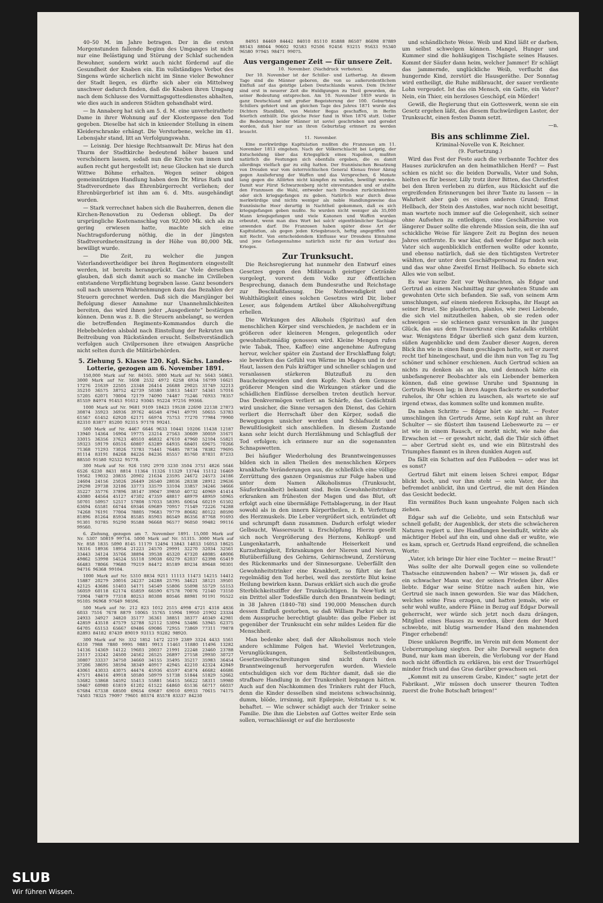40–50 M. im Jahre betragen. Der in die ersten Morgenstunden fallende Beginn des Umganges ist nicht nur eine Belästigung und Störung der Schlaf suchenden Bewohner, sondern wirkt auch nicht fördernd auf die Gesundheit der Knaben ein. Ein vollständiges Verbot des Singens würde sicherlich nicht im Sinne vieler Bewohner der Stadt liegen, es dürfte sich aber ein Mittelweg unschwer dadurch finden, daß die Knaben ihren Umgang nach dem Schlusse des Vormittagsgottesdienstes abhalten, wie dies auch in anderen Städten gehandhabt wird.
— In Annaberg hat sich am 5. d. M. eine unverheirathete Dame in ihrer Wohnung auf der Klostergasse den Tod gegeben. Dieselbe hat sich in knieender Stellung in einem Kleiderschranke erhängt. Die Verstorbene, welche im 41. Lebensjahr stand, litt an Verfolgungswahn.
— Leisnig. Der hiesige Rechtsanwalt Dr. Mirus hat den Thurm der Stadtkirche bedeutend höher bauen und verschönern lassen, sodaß nun die Kirche von innen und außen recht gut hergestellt ist; neue Glocken hat sie durch Wittwe Böhme erhalten. Wegen seiner obigen gemeinnützigen Handlung haben dem Dr. Mirus Rath und Stadtverordnete das Ehrenbürgerrecht verliehen; der Ehrenbürgerbrief ist ihm am 6. d. Mts. ausgehändigt worden.
— Stark verrechnet haben sich die Bauherren, denen die Kirchen-Renovation zu Oederan obliegt. Da der ursprüngliche Kostenanschlag von 92,000 Mk. sich als zu gering erwiesen hatte, machte sich eine Nachtragsforderung nöthig, die in der jüngsten Stadtverordnetensitzung in der Höhe von 80,000 Mk. bewilligt wurde.
— Die Zeit, zu welcher die jungen Vaterlandsvertheidiger bei ihren Regimentern eingestellt werden, ist bereits herangerückt. Gar Viele derselben glauben, daß sich damit auch so manche im Civilleben entstandene Verpflichtung begraben lasse. Ganz besonders soll nach unseren Wahrnehmungen dazu das Bezahlen der Steuern gerechnet werden. Daß sich die Marsjünger bei Befolgung dieser Annahme nur Unannehmlichkeiten bereiten, das wird ihnen jeder „Ausgediente“ bestätigen können. Denn was z. B. die Steuern anbelangt, so werden die betreffenden Regiments-Kommandos durch die Hebebehörden alsbald nach Einstellung der Rekruten um Beitreibung von Rückständen ersucht. Selbstverständlich verfolgen auch Civilpersonen ihre etwaigen Ansprüche nicht selten durch die Militärbehörden.
5. Ziehung 5. Klasse 120. Kgl. Sächs. Landes-Lotterie, gezogen am 6. November 1891.
150,000 Mark auf Nr. 84165. 5000 Mark auf Nr. 5643 56863. 3000 Mark auf Nr. 1608 2532 4972 6258 6934 16799 16621 17276 21639 22505 23348 26414 26688 29025 31749 32213 35210 36575 38752 42739 50380 53813 54437 54341 57016 57205 62071 70004 72179 74090 74487 75246 76933 78357 81559 84974 91453 91612 93045 95224 97216 99366.
1000 Mark auf Nr. 9681 9109 18423 19538 22690 22138 27873 30874 35923 36936 39762 46548 47941 49791 50655 53783 61567 61452 62920 62171 66974 75753 77270 77984 79900 82310 83877 85200 92315 97178 99241.
500 Mark auf Nr. 4467 6646 9633 10441 10206 11438 12187 13940 14364 16904 19775 23214 27563 30609 30059 31671 33015 36356 37623 40510 46832 47610 47960 52104 55821 59323 59179 60516 60807 63289 64935 68401 69675 70266 71368 71293 73026 73783 75441 76485 78734 78382 79695 81114 83191 84268 84226 84236 85557 85760 87831 87233 88550 91580 92532 95778.
300 Mark auf Nr. 926 1592 2970 3230 3504 3751 4826 5646 6526 6230 8431 8814 11364 11326 11329 13744 15112 16469 19562 19032 20835 20902 21634 23595 24672 24573 24186 24604 24156 25026 26449 26540 28036 28338 28912 29636 29298 29738 32186 33773 33579 33104 33857 34246 34666 35227 35776 37896 38147 39047 39850 40732 40969 41414 43080 44564 45127 47302 47359 48817 48979 48959 50965 50701 50957 52517 57808 57033 58395 60654 60219 61502 63694 65581 66744 69346 69689 70957 71549 72226 74288 74268 76191 77004 78805 79683 79779 80682 80122 80590 81896 81264 85934 85585 85903 86549 86356 87768 91693 91301 93785 95290 95588 96668 96577 96050 99482 99116 99560.
6. Ziehung, gezogen am 7. November 1891. 15,000 Mark auf Nr. 5307 50819 99714. 5000 Mark auf Nr. 51315. 3000 Mark auf Nr. 858 1835 5090 8145 11179 12494 13843 14033 16053 18625 18316 18936 18954 21223 24570 29991 32270 32034 32561 33443 34124 35766 38894 39538 45320 47320 48085 48006 49862 53998 54524 55118 59038 60279 62037 62398 65419 66483 78066 79680 79219 84472 85189 89234 89648 90301 94716 96368 99104.
1000 Mark auf Nr. 5310 8834 9211 11113 11473 14215 14412 15887 20279 20016 24237 24288 25795 34621 38121 39501 42125 43686 51403 54171 54549 55806 55098 55729 55153 56059 60118 62174 65859 66590 67578 70076 72140 73150 73904 74879 77318 80253 80308 80546 88981 91191 95522 95105 96968 97649 98596.
500 Mark auf Nr. 212 823 1012 2515 4998 4721 4318 4836 6033 7516 7678 8879 10065 15765 15904 19950 21902 23334 24933 34927 34820 35177 36361 38851 38377 40349 42981 42859 43518 47579 52788 52112 53094 53486 53945 62375 64705 65153 65667 69486 69086 72955 73869 77311 79878 82893 84182 87439 89019 93113 93282 98920.
300 Mark auf Nr. 332 1852 1472 2219 2389 3324 4433 5561 6310 7988 7880 9995 9881 9913 11461 11880 11496 13282 14136 14369 14122 19603 20037 21991 22248 23460 23788 23117 23242 24500 24562 26525 26897 27158 29930 30727 30807 33337 34750 34660 34155 35495 35217 35983 36454 37206 38695 38594 38349 40917 42945 42210 42324 42849 43061 43033 43075 44474 45936 45597 45874 46682 46686 47571 48416 49918 50580 50979 51738 51844 51829 52662 53682 53868 54592 55413 55881 56415 56622 58311 59980 59467 60980 61819 61202 61522 64860 65136 66717 66037 67684 67338 68500 69654 69687 69010 69933 70615 74175 74503 78325 79097 79601 80374 85578 83337 84230
84951 84469 84442 84010 85110 85888 86507 86698 87889 88143 88044 90602 92583 92506 92456 93215 95633 95340 96580 97945 98471 99075.
Aus vergangener Zeit — für unsere Zeit.
10. November. (Nachdruck verboten).
Der 10. November ist der Schiller- und Luthertag. An diesem Tage sind die Männer geboren, die von so außerordentlichem Einfluß auf das geistige Leben Deutschlands waren. Dem Dichter sind erst in neuerer Zeit die Huldigungen zu Theil geworden, die seiner Bedeutung entsprechen. Am 10. November 1859 wurde in ganz Deutschland mit großer Begeisterung der 100. Geburtstag Schillers gefeiert und am gleichen Tage des Jahres 1871 wurde des Dichters Standbild, von Meister Begas geschaffen, in Berlin feierlich enthüllt. Die gleiche Feier fand in Wien 1876 statt. Ueber die Bedeutung beider Männer ist soviel geschrieben und geredet worden, daß hier nur an ihren Geburtstag erinnert zu werden braucht.
11. November.
Eine merkwürdige Kapitulation mußten die Franzosen am 11. November 1813 eingehen. Nach der Völkerschlacht bei Leipzig, der Entscheidung über das Kriegsglück eines Napoleon, mußten natürlich die Festungen sich ebenfalls ergeben, die es damit allerdings vielfach gar zu eilig hatten. Der französischen Besatzung von Dresden war vom österreichischen General Klenau freier Abzug gegen Auslieferung der Waffen und das Versprechen, 6 Monate lang gegen die Alliirten nicht kämpfen zu wollen, bewilligt worden. Damit war Fürst Schwarzenberg nicht einverstanden und er stellte den Franzosen die Wahl, entweder nach Dresden zurückzukehren oder sich kriegsgefangen zu geben. Natürlich war durch diese merkwürdige und nichts weniger als noble Handlungsweise das französische Heer derartig in Nachtheil gekommen, daß es sich kriegsgefangen geben mußte. So wurden nicht weniger als 35,000 Mann kriegsgefangen und viele Kanonen und Waffen wurden erbeutet, wenn man dies Wort bei solch' eigenthümlicher Sachlage anwenden darf. Die Franzosen haben später diese Art der Kapitulation, als gegen jeden Kriegsbrauch, heftig angegriffen und mit Recht. Von entscheidendem Einflusse war Dresdens Einnahme und jene Gefangennahme natürlich nicht für den Verlauf des Krieges.
Zur Trunksucht.
Die Reichsregierung hat nunmehr den Entwurf eines Gesetzes gegen den Mißbrauch geistiger Getränke vorgelegt, vorerst dem Volke zur öffentlichen Besprechung, danach dem Bundesrathe und Reichstage zur Beschlußfassung. Die Nothwendigkeit und Wohlthätigkeit eines solchen Gesetzes wird Dir, lieber Leser, aus folgendem Artikel über Alkoholvergiftung erhellen.
Die Wirkungen des Alkohols (Spiritus) auf den menschlichen Körper sind verschieden, je nachdem er in größeren oder kleineren Mengen, gelegentlich oder gewohnheitsmäßig genossen wird. Kleine Mengen rufen (wie Tabak, Thee, Kaffee) eine angenehme Aufregung hervor, welcher später ein Zustand der Erschlaffung folgt; sie bewirken das Gefühl von Wärme im Magen und in der Haut, lassen den Puls kräftiger und schneller schlagen und veranlassen stärkeren Blutzufluß zu den Baucheingeweiden und dem Kopfe. Nach dem Genusse größerer Mengen sind die Wirkungen stärker und die schädlichen Einflüsse derselben treten deutlich hervor. Das Denkvermögen verliert an Schärfe, das Gedächtniß wird unsicher, die Sinne versagen den Dienst, das Gehirn verliert die Herrschaft über den Körper, sodaß die Bewegungen unsicher werden und Schlafsucht und Bewußtlosigkeit sich anschließen. In diesem Zustande kann sehr leicht durch Herzlähmung und Schlagfluß der Tod erfolgen; ich erinnere nur an die sogenannten Schnapswetten.
Bei häufiger Wiederholung des Branntweingenusses bilden sich in allen Theilen des menschlichen Körpers krankhafte Veränderungen aus, die schließlich eine völlige Zerrüttung des ganzen Organismus zur Folge haben und unter dem Namen Alkoholismus (Trunksucht, Säuferkrankheit) bekannt sind. Beim Gewohnheitstrinker erkranken am frühesten der Magen und das Blut, oft erfolgt auch eine übermäßige Fettablagerung, in der Haut sowohl als in den innern Körpertheilen, z. B. Verfettung des Herzmuskels. Die Leber vergrößert sich, entzündet oft und schrumpft dann zusammen. Dadurch erfolgt wieder Gelbsucht, Wassersucht u. Erschöpfung. Hierzu gesellt sich noch Vergrößerung des Herzens, Kehlkopf- und Lungenkatarrh, anhaltende Heiserkeit und Kurzathmigkeit, Erkrankungen der Nieren und Nerven, Blutüberfüllung des Gehirns, Gehirnschwund, Zerstörung des Rückenmarks und der Sinnesorgane. Ueberfällt den Gewohnheitstrinker eine Krankheit, so führt sie fast regelmäßig den Tod herbei, weil das zerstörte Blut keine Heilung bewirken kann. Daraus erklärt sich auch die große Sterblichkeitsziffer der Trunksüchtigen. In New-York ist ein Drittel aller Todesfälle durch den Branntwein bedingt; in 38 Jahren (1840–78) sind 190,000 Menschen durch dessen Einfluß gestorben, so daß William Parker sich zu dem Ausspruche berechtigt glaubte: das gelbe Fieber ist gegenüber der Trunksucht ein sehr mildes Leiden für die Menschheit.
Man bedenke aber, daß der Alkoholismus noch viele andere schlimme Folgen hat. Wieviel Verletzungen, Verunglückungen, Selbstentleibungen, Gesetzesüberschreitungen sind nicht durch den Branntweingenuß hervorgerufen worden. Wieviele entschuldigen sich vor dem Richter damit, daß sie die strafbare Handlung in der Trunkenheit begangen hätten. Auch auf den Nachkommen des Trinkers ruht der Fluch, denn die Kinder desselben sind meistens schwachsinnig, dumm, blöde, irrsinnig, mit Epilepsie, Veitstanz u. s. w. behaftet. — Wie schwer schädigt auch der Trinker seine Familie. Die ihm die Liebsten auf Gottes weiter Erde sein sollen, vernachlässigt er auf die herzloseste
und schändlichste Weise. Weib und Kind läßt er darben, um selbst schwelgen können. Mangel, Hunger und Kummer sind die hohläugigen Tischgäste seines Hauses. Kommt der Säufer dann heim, welcher Jammer! Er schlägt das jammernde, unglückliche Weib, verflucht das hungernde Kind, zerstört die Hausgeräthe. Der Sonntag wird entheiligt, die Ruhe mißbraucht, der sauer verdiente Lohn vergeudet. Ist das ein Mensch, ein Gatte, ein Vater? Nein, ein Thier, ein herzloses Geschöpf, ein Mörder!
Gewiß, die Regierung thut ein Gotteswerk, wenn sie ein Gesetz ergehen läßt, das diesem fluchwürdigen Laster, der Trunksucht, einen festen Damm setzt.
—n.
Bis ans schlimme Ziel.
Kriminal-Novelle von K. Reichner.
(9. Fortsetzung.)
Wird das Fest der Feste auch die verbannte Tochter des Hauses zurückrufen an den heimathlichen Herd? — Fast schien es nicht so: die beiden Dorwalls, Vater und Sohn, hielten es für besser, Lilly trotz ihrer Bitten, das Christfest bei den Ihren verleben zu dürfen, aus Rücksicht auf die ergreifenden Erinnerungen bei ihrer Tante zu lassen — in Wahrheit aber gab es einen anderen Grund; Ernst Hellbach, der Stein des Anstoßes, war noch nicht beseitigt, man wartete noch immer auf die Gelegenheit, sich seiner ohne Aufsehen zu entledigen, eine Geschäftsreise von längerer Dauer sollte die ehrende Mission sein, die ihn auf schickliche Weise für längere Zeit zu Beginn des neuen Jahres entfernte. Es war klar, daß weder Edgar noch sein Vater sich augenblicklich entfernen wollte oder konnte, und ebenso natürlich, daß sie den tüchtigsten Vertreter wählten, der unter dem Geschäftspersonal zu finden war, und das war ohne Zweifel Ernst Hellbach. So ebnete sich Alles wie von selbst.
Es war kurze Zeit vor Weihnachten, als Edgar und Gertrud an einem Nachmittag zur gewohnten Stunde am gewohnten Orte sich befanden. Sie saß, von seinem Arm umschlungen, auf einem niederen Ecksopha, ihr Haupt an seiner Brust. Sie plauderten, planlos, wie zwei Liebende, die sich viel mitzutheilen haben, ob sie reden oder schweigen — sie schienen ganz versunken in ihr junges Glück, das aus dem Trauerkranz eines Katafalks erblüht war. Wenigstens Edgar überließ sich ganz dem kurzen, süßen Augenblicke und dem Zauber dieser Augen, deren Blick ihn wie in einen Bann geschlagen hatte, seit er zuerst recht tief hineingeschaut, und die ihm nun von Tag zu Tag schöner und schöner erschienen. Auch Gertrud schien an nichts zu denken als an ihn, und dennoch hätte ein unbefangenerer Beobachter als ein Liebender bemerken können, daß eine gewisse Unruhe und Spannung in Gertruds Wesen lag; in ihren Augen flackerte es sonderbar ruhelos, ihr Ohr schien zu lauschen, als wartete sie auf irgend etwas, das kommen sollte und kommen mußte.
Da nahen Schritte — Edgar hört sie nicht. — Fester umschlingen ihn Gertruds Arme, sein Kopf ruht an ihrer Schulter — sie flüstert ihm tausend Liebesworte zu — er ist wie in einem Rausch, er merkt nicht, wie nahe das Erwachen ist — er gewahrt nicht, daß die Thür sich öffnet — aber Gertrud sieht es, und wie ein Blitzstrahl des Triumphes flammt es in ihren dunklen Augen auf.
Da fällt ein Schatten auf den Fußboden — oder was ist es sonst?
Gertrud fährt mit einem leisen Schrei empor, Edgar blickt hoch, und vor ihm steht — sein Vater, der ihn befremdet anblickt, ihn und Gertrud, die mit den Händen das Gesicht bedeckt.
Ein vermißtes Buch kann ungeahnte Folgen nach sich ziehen.
Edgar sah auf die Geliebte, und sein Entschluß war schnell gefaßt; der Augenblick, der stets die schwächeren Naturen regiert u. ihre Handlungen beeinflußt, wirkte als mächtiger Hebel auf ihn ein, und ohne daß er wußte, wie es kam, sprach er, Gertruds Hand ergreifend, die schnellen Worte:
„Vater, ich bringe Dir hier eine Tochter — meine Braut!“
Was sollte der alte Dorwall gegen eine so vollendete Thatsache einzuwenden haben? — Wir wissen ja, daß er ein schwacher Mann war, der seinen Frieden über Alles liebte. Edgar war seine Stütze nach außen hin, wie Gertrud sie nach innen geworden. Sie war das Mädchen, welches seine Frau erzogen, und hatten jemals, wie er sehr wohl wußte, andere Pläne in Bezug auf Edgar Dorwall geherrscht, wer würde sich jetzt noch dazu drängen, Mitglied eines Hauses zu werden, über dem der Mord schwebte, mit blutig warnender Hand den mahnenden Finger erhebend!
Diese unklaren Begriffe, im Verein mit dem Moment der Ueberrumpelung siegten. Der alte Dorwall segnete den Bund, nur kam man überein, die Verlobung vor der Hand noch nicht öffentlich zu erklären, bis erst der Trauerhügel minder frisch und das Gras darüber gewachsen sei.
„Kommt mit zu unserem Grabe, Kinder,“ sagte jetzt der Fabrikant. „Wir müssen doch unserer theuren Todten zuerst die frohe Botschaft bringen!“
SLUB
Wir führen Wissen.